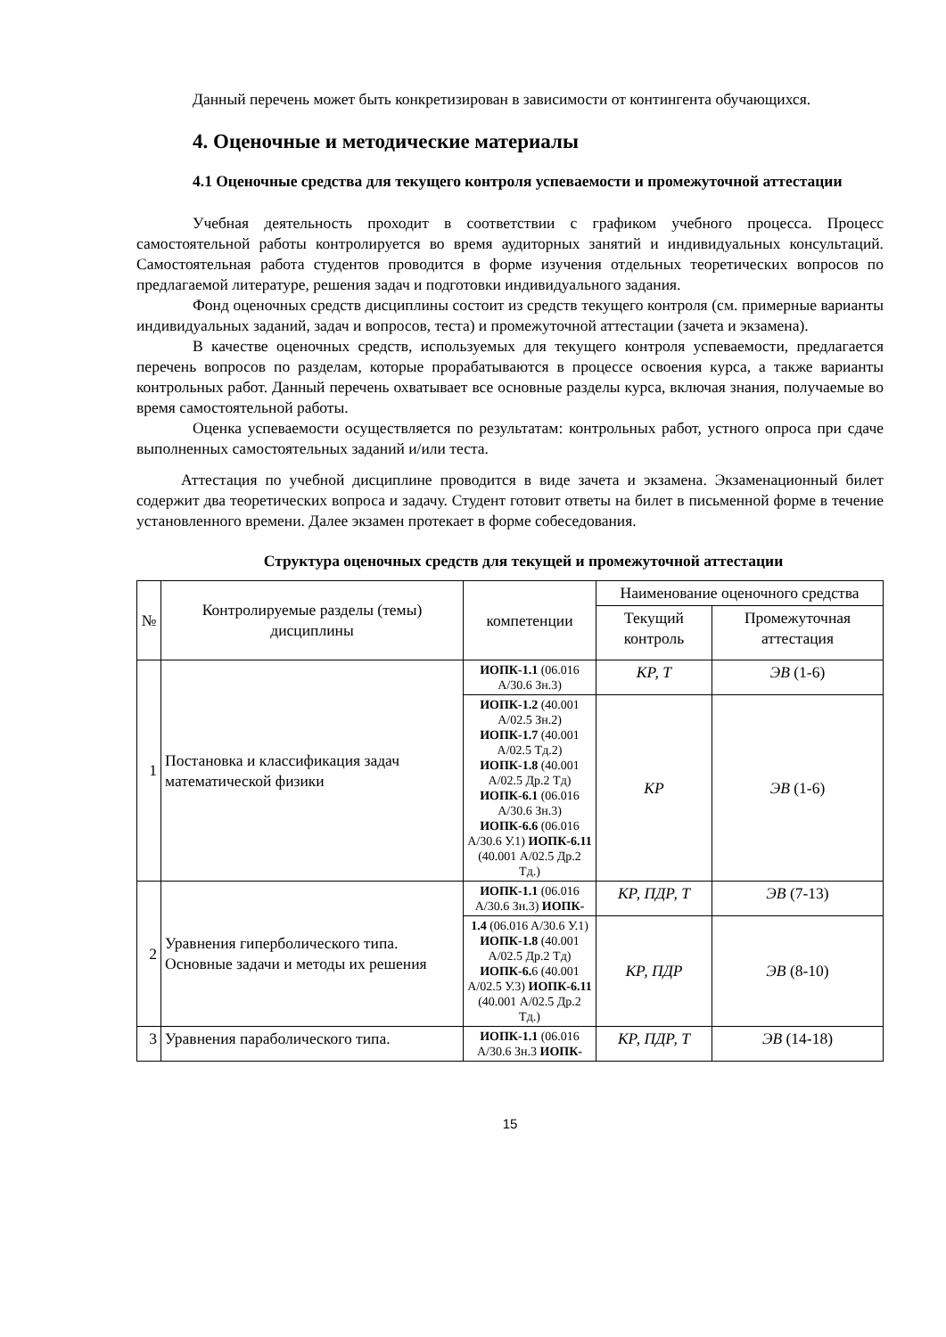Данный перечень может быть конкретизирован в зависимости от контингента обучающихся.
4. Оценочные и методические материалы
4.1 Оценочные средства для текущего контроля успеваемости и промежуточной аттестации
Учебная деятельность проходит в соответствии с графиком учебного процесса. Процесс самостоятельной работы контролируется во время аудиторных занятий и индивидуальных консультаций. Самостоятельная работа студентов проводится в форме изучения отдельных теоретических вопросов по предлагаемой литературе, решения задач и подготовки индивидуального задания.
Фонд оценочных средств дисциплины состоит из средств текущего контроля (см. примерные варианты индивидуальных заданий, задач и вопросов, теста) и промежуточной аттестации (зачета и экзамена).
В качестве оценочных средств, используемых для текущего контроля успеваемости, предлагается перечень вопросов по разделам, которые прорабатываются в процессе освоения курса, а также варианты контрольных работ. Данный перечень охватывает все основные разделы курса, включая знания, получаемые во время самостоятельной работы.
Оценка успеваемости осуществляется по результатам: контрольных работ, устного опроса при сдаче выполненных самостоятельных заданий и/или теста.
Аттестация по учебной дисциплине проводится в виде зачета и экзамена. Экзаменационный билет содержит два теоретических вопроса и задачу. Студент готовит ответы на билет в письменной форме в течение установленного времени. Далее экзамен протекает в форме собеседования.
Структура оценочных средств для текущей и промежуточной аттестации
| № | Контролируемые разделы (темы) дисциплины | компетенции | Наименование оценочного средства | |
| --- | --- | --- | --- | --- |
| | | | Текущий контроль | Промежуточная аттестация |
| 1 | Постановка и классификация задач математической физики | ИОПК-1.1 (06.016 A/30.6 Зн.3) | КР, Т | ЭВ (1-6) |
| | | ИОПК-1.2 (40.001 A/02.5 Зн.2) ИОПК-1.7 (40.001 A/02.5 Тд.2) ИОПК-1.8 (40.001 A/02.5 Др.2 Тд) ИОПК-6.1 (06.016 A/30.6 Зн.3) ИОПК-6.6 (06.016 A/30.6 У.1) ИОПК-6.11 (40.001 A/02.5 Др.2 Тд.) | КР | ЭВ (1-6) |
| 2 | Уравнения гиперболического типа. Основные задачи и методы их решения | ИОПК-1.1 (06.016 A/30.6 Зн.3) ИОПК- | КР, ПДР, Т | ЭВ (7-13) |
| | | 1.4 (06.016 A/30.6 У.1) ИОПК-1.8 (40.001 A/02.5 Др.2 Тд) ИОПК-6. 6 (40.001 A/02.5 У.3) ИОПК-6.11 (40.001 A/02.5 Др.2 Тд.) | КР, ПДР | ЭВ (8-10) |
| 3 | Уравнения параболического типа. | ИОПК-1.1 (06.016 A/30.6 Зн.3 ИОПК- | КР, ПДР, Т | ЭВ (14-18) |
15